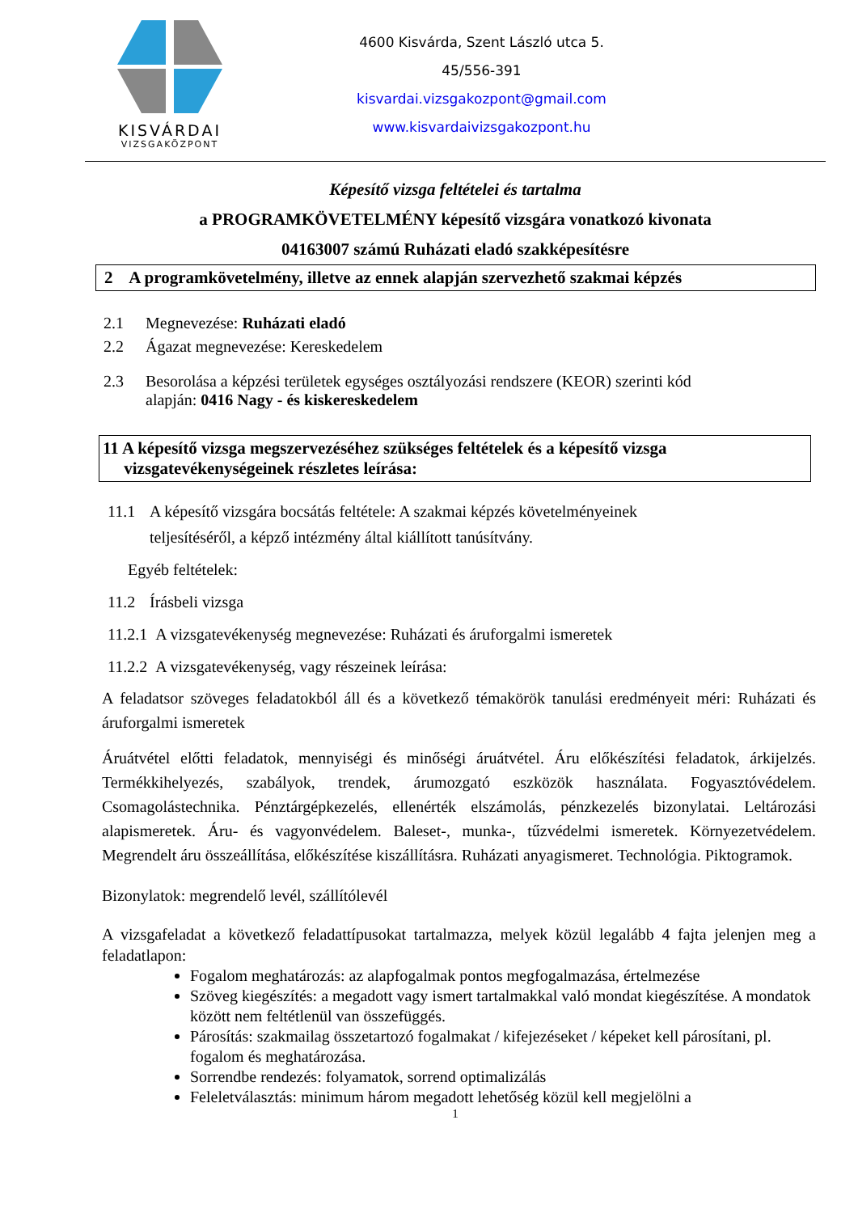KISVÁRDAI
VIZSGAKÖZPONT
4600 Kisvárda, Szent László utca 5.
45/556-391
kisvardai.vizsgakozpont@gmail.com
www.kisvardaivizsgakozpont.hu
Képesítő vizsga feltételei és tartalma
a PROGRAMKÖVETELMÉNY képesítő vizsgára vonatkozó kivonata
04163007 számú Ruházati eladó szakképesítésre
2 A programkövetelmény, illetve az ennek alapján szervezhető szakmai képzés
2.1 Megnevezése: Ruházati eladó
2.2 Ágazat megnevezése: Kereskedelem
2.3 Besorolása a képzési területek egységes osztályozási rendszere (KEOR) szerinti kód
alapján: 0416 Nagy - és kiskereskedelem
11 A képesítő vizsga megszervezéséhez szükséges feltételek és a képesítő vizsga
vizsgatevékenységeinek részletes leírása:
11.1 A képesítő vizsgára bocsátás feltétele: A szakmai képzés követelményeinek
teljesítéséről, a képző intézmény által kiállított tanúsítvány.
Egyéb feltételek:
11.2 Írásbeli vizsga
11.2.1 A vizsgatevékenység megnevezése: Ruházati és áruforgalmi ismeretek
11.2.2 A vizsgatevékenység, vagy részeinek leírása:
A feladatsor szöveges feladatokból áll és a következő témakörök tanulási eredményeit méri: Ruházati és áruforgalmi ismeretek
Áruátvétel előtti feladatok, mennyiségi és minőségi áruátvétel. Áru előkészítési feladatok, árkijelzés. Termékkihelyezés, szabályok, trendek, árumozgató eszközök használata. Fogyasztóvédelem. Csomagolástechnika. Pénztárgépkezelés, ellenérték elszámolás, pénzkezelés bizonylatai. Leltározási alapismeretek. Áru- és vagyonvédelem. Baleset-, munka-, tűzvédelmi ismeretek. Környezetvédelem. Megrendelt áru összeállítása, előkészítése kiszállításra. Ruházati anyagismeret. Technológia. Piktogramok.
Bizonylatok: megrendelő levél, szállítólevél
A vizsgafeladat a következő feladattípusokat tartalmazza, melyek közül legalább 4 fajta jelenjen meg a feladatlapon:
Fogalom meghatározás: az alapfogalmak pontos megfogalmazása, értelmezése
Szöveg kiegészítés: a megadott vagy ismert tartalmakkal való mondat kiegészítése. A mondatok között nem feltétlenül van összefüggés.
Párosítás: szakmailag összetartozó fogalmakat / kifejezéseket / képeket kell párosítani, pl. fogalom és meghatározása.
Sorrendbe rendezés: folyamatok, sorrend optimalizálás
Feleletválasztás: minimum három megadott lehetőség közül kell megjelölni a
1